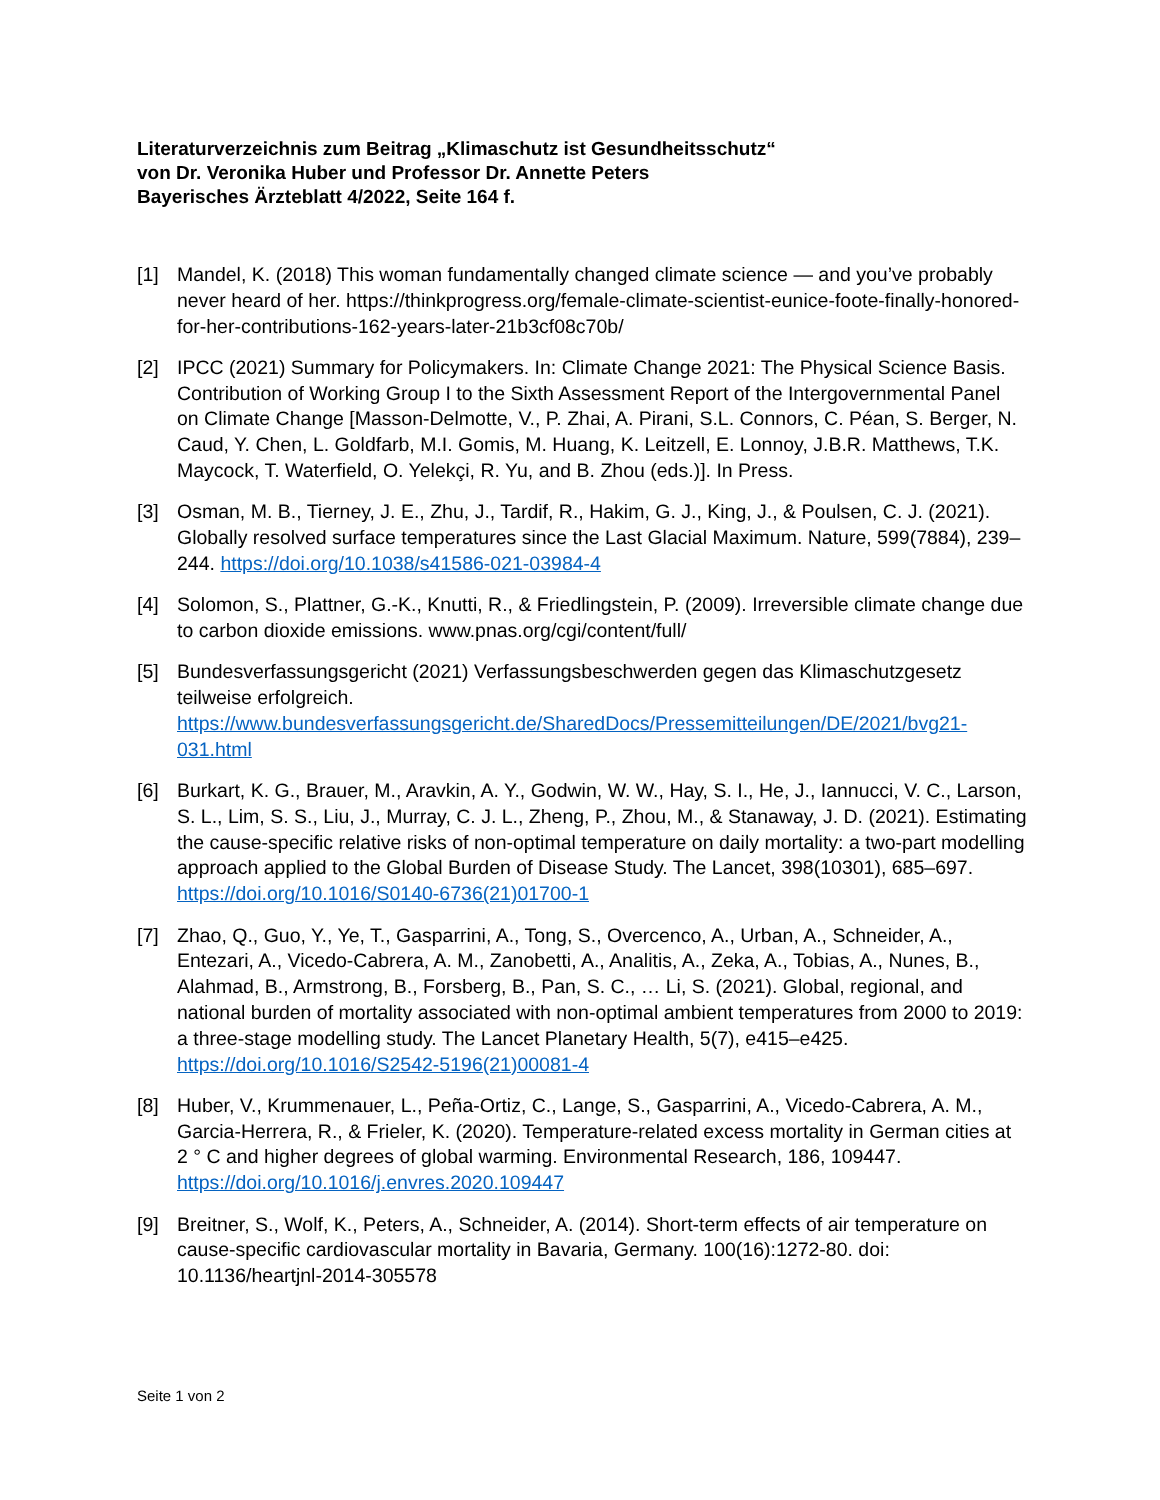Literaturverzeichnis zum Beitrag „Klimaschutz ist Gesundheitsschutz“
von Dr. Veronika Huber und Professor Dr. Annette Peters
Bayerisches Ärzteblatt 4/2022, Seite 164 f.
[1] Mandel, K. (2018) This woman fundamentally changed climate science — and you’ve probably never heard of her. https://thinkprogress.org/female-climate-scientist-eunice-foote-finally-honored-for-her-contributions-162-years-later-21b3cf08c70b/
[2] IPCC (2021) Summary for Policymakers. In: Climate Change 2021: The Physical Science Basis. Contribution of Working Group I to the Sixth Assessment Report of the Intergovernmental Panel on Climate Change [Masson-Delmotte, V., P. Zhai, A. Pirani, S.L. Connors, C. Péan, S. Berger, N. Caud, Y. Chen, L. Goldfarb, M.I. Gomis, M. Huang, K. Leitzell, E. Lonnoy, J.B.R. Matthews, T.K. Maycock, T. Waterfield, O. Yelekçi, R. Yu, and B. Zhou (eds.)]. In Press.
[3] Osman, M. B., Tierney, J. E., Zhu, J., Tardif, R., Hakim, G. J., King, J., & Poulsen, C. J. (2021). Globally resolved surface temperatures since the Last Glacial Maximum. Nature, 599(7884), 239–244. https://doi.org/10.1038/s41586-021-03984-4
[4] Solomon, S., Plattner, G.-K., Knutti, R., & Friedlingstein, P. (2009). Irreversible climate change due to carbon dioxide emissions. www.pnas.org/cgi/content/full/
[5] Bundesverfassungsgericht (2021) Verfassungsbeschwerden gegen das Klimaschutzgesetz teilweise erfolgreich. https://www.bundesverfassungsgericht.de/SharedDocs/Pressemitteilungen/DE/2021/bvg21-031.html
[6] Burkart, K. G., Brauer, M., Aravkin, A. Y., Godwin, W. W., Hay, S. I., He, J., Iannucci, V. C., Larson, S. L., Lim, S. S., Liu, J., Murray, C. J. L., Zheng, P., Zhou, M., & Stanaway, J. D. (2021). Estimating the cause-specific relative risks of non-optimal temperature on daily mortality: a two-part modelling approach applied to the Global Burden of Disease Study. The Lancet, 398(10301), 685–697. https://doi.org/10.1016/S0140-6736(21)01700-1
[7] Zhao, Q., Guo, Y., Ye, T., Gasparrini, A., Tong, S., Overcenco, A., Urban, A., Schneider, A., Entezari, A., Vicedo-Cabrera, A. M., Zanobetti, A., Analitis, A., Zeka, A., Tobias, A., Nunes, B., Alahmad, B., Armstrong, B., Forsberg, B., Pan, S. C., … Li, S. (2021). Global, regional, and national burden of mortality associated with non-optimal ambient temperatures from 2000 to 2019: a three-stage modelling study. The Lancet Planetary Health, 5(7), e415–e425. https://doi.org/10.1016/S2542-5196(21)00081-4
[8] Huber, V., Krummenauer, L., Peña-Ortiz, C., Lange, S., Gasparrini, A., Vicedo-Cabrera, A. M., Garcia-Herrera, R., & Frieler, K. (2020). Temperature-related excess mortality in German cities at 2 ° C and higher degrees of global warming. Environmental Research, 186, 109447. https://doi.org/10.1016/j.envres.2020.109447
[9] Breitner, S., Wolf, K., Peters, A., Schneider, A. (2014). Short-term effects of air temperature on cause-specific cardiovascular mortality in Bavaria, Germany. 100(16):1272-80. doi: 10.1136/heartjnl-2014-305578
Seite 1 von 2